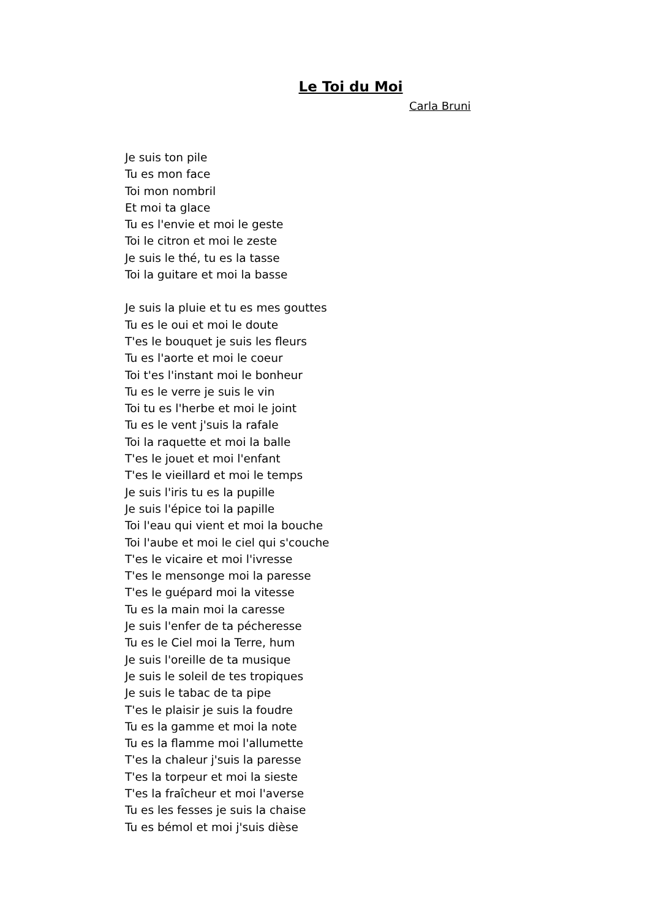Le Toi du Moi
Carla Bruni
Je suis ton pile
Tu es mon face
Toi mon nombril
Et moi ta glace
Tu es l'envie et moi le geste
Toi le citron et moi le zeste
Je suis le thé, tu es la tasse
Toi la guitare et moi la basse
Je suis la pluie et tu es mes gouttes
Tu es le oui et moi le doute
T'es le bouquet je suis les fleurs
Tu es l'aorte et moi le coeur
Toi t'es l'instant moi le bonheur
Tu es le verre je suis le vin
Toi tu es l'herbe et moi le joint
Tu es le vent j'suis la rafale
Toi la raquette et moi la balle
T'es le jouet et moi l'enfant
T'es le vieillard et moi le temps
Je suis l'iris tu es la pupille
Je suis l'épice toi la papille
Toi l'eau qui vient et moi la bouche
Toi l'aube et moi le ciel qui s'couche
T'es le vicaire et moi l'ivresse
T'es le mensonge moi la paresse
T'es le guépard moi la vitesse
Tu es la main moi la caresse
Je suis l'enfer de ta pécheresse
Tu es le Ciel moi la Terre, hum
Je suis l'oreille de ta musique
Je suis le soleil de tes tropiques
Je suis le tabac de ta pipe
T'es le plaisir je suis la foudre
Tu es la gamme et moi la note
Tu es la flamme moi l'allumette
T'es la chaleur j'suis la paresse
T'es la torpeur et moi la sieste
T'es la fraîcheur et moi l'averse
Tu es les fesses je suis la chaise
Tu es bémol et moi j'suis dièse